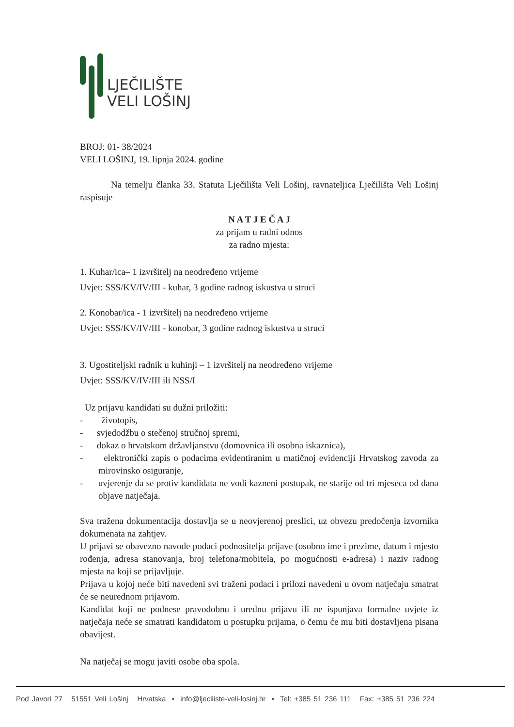LJEČILIŠTE
VELI LOŠINJ
BROJ: 01- 38/2024
VELI LOŠINJ, 19. lipnja 2024. godine
Na temelju članka 33. Statuta Lječilišta Veli Lošinj, ravnateljica Lječilišta Veli Lošinj raspisuje
N A T J E Č A J
za prijam u radni odnos
za radno mjesta:
1. Kuhar/ica– 1 izvršitelj na neodređeno vrijeme
Uvjet: SSS/KV/IV/III - kuhar, 3 godine radnog iskustva u struci
2. Konobar/ica - 1 izvršitelj na neodređeno vrijeme
Uvjet: SSS/KV/IV/III - konobar, 3 godine radnog iskustva u struci
3. Ugostiteljski radnik u kuhinji – 1 izvršitelj na neodređeno vrijeme
Uvjet: SSS/KV/IV/III ili NSS/I
Uz prijavu kandidati su dužni priložiti:
- životopis,
- svjedodžbu o stečenoj stručnoj spremi,
- dokaz o hrvatskom državljanstvu (domovnica ili osobna iskaznica),
- elektronički zapis o podacima evidentiranim u matičnoj evidenciji Hrvatskog zavoda za mirovinsko osiguranje,
- uvjerenje da se protiv kandidata ne vodi kazneni postupak, ne starije od tri mjeseca od dana objave natječaja.
Sva tražena dokumentacija dostavlja se u neovjerenoj preslici, uz obvezu predočenja izvornika dokumenata na zahtjev.
U prijavi se obavezno navode podaci podnositelja prijave (osobno ime i prezime, datum i mjesto rođenja, adresa stanovanja, broj telefona/mobitela, po mogućnosti e-adresa) i naziv radnog mjesta na koji se prijavljuje.
Prijava u kojoj neće biti navedeni svi traženi podaci i prilozi navedeni u ovom natječaju smatrat će se neurednom prijavom.
Kandidat koji ne podnese pravodobnu i urednu prijavu ili ne ispunjava formalne uvjete iz natječaja neće se smatrati kandidatom u postupku prijama, o čemu će mu biti dostavljena pisana obavijest.
Na natječaj se mogu javiti osobe oba spola.
Pod Javori 27 51551 Veli Lošinj Hrvatska • info@ljeciliste-veli-losinj.hr • Tel: +385 51 236 111 Fax: +385 51 236 224